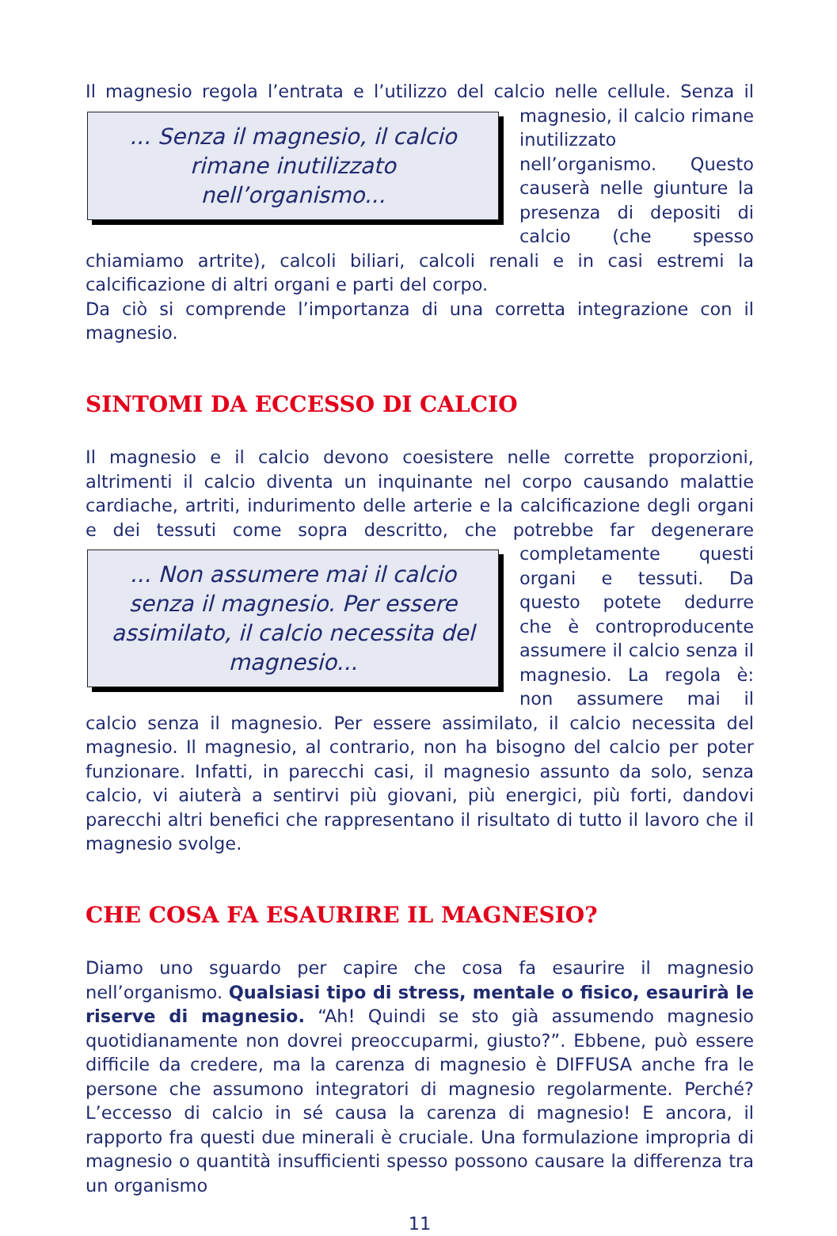Il magnesio regola l’entrata e l’utilizzo del calcio nelle cellule. Senza il ... Senza il magnesio, il calcio rimane inutilizzato nell’organismo... magnesio, il calcio rimane inutilizzato nell’organismo. Questo causerà nelle giunture la presenza di depositi di calcio (che spesso chiamiamo artrite), calcoli biliari, calcoli renali e in casi estremi la calcificazione di altri organi e parti del corpo.
Da ciò si comprende l’importanza di una corretta integrazione con il magnesio.
SINTOMI DA ECCESSO DI CALCIO
Il magnesio e il calcio devono coesistere nelle corrette proporzioni, altrimenti il calcio diventa un inquinante nel corpo causando malattie cardiache, artriti, indurimento delle arterie e la calcificazione degli organi e dei tessuti come sopra descritto, che potrebbe far degenerare completamente ... Non assumere mai il calcio senza il magnesio. Per essere assimilato, il calcio necessita del magnesio... questi organi e tessuti. Da questo potete dedurre che è controproducente assumere il calcio senza il magnesio. La regola è: non assumere mai il calcio senza il magnesio. Per essere assimilato, il calcio necessita del magnesio. Il magnesio, al contrario, non ha bisogno del calcio per poter funzionare. Infatti, in parecchi casi, il magnesio assunto da solo, senza calcio, vi aiuterà a sentirvi più giovani, più energici, più forti, dandovi parecchi altri benefici che rappresentano il risultato di tutto il lavoro che il magnesio svolge.
CHE COSA FA ESAURIRE IL MAGNESIO?
Diamo uno sguardo per capire che cosa fa esaurire il magnesio nell’organismo. Qualsiasi tipo di stress, mentale o fisico, esaurirà le riserve di magnesio. “Ah! Quindi se sto già assumendo magnesio quotidianamente non dovrei preoccuparmi, giusto?”. Ebbene, può essere difficile da credere, ma la carenza di magnesio è DIFFUSA anche fra le persone che assumono integratori di magnesio regolarmente. Perché? L’eccesso di calcio in sé causa la carenza di magnesio! E ancora, il rapporto fra questi due minerali è cruciale. Una formulazione impropria di magnesio o quantità insufficienti spesso possono causare la differenza tra un organismo
11